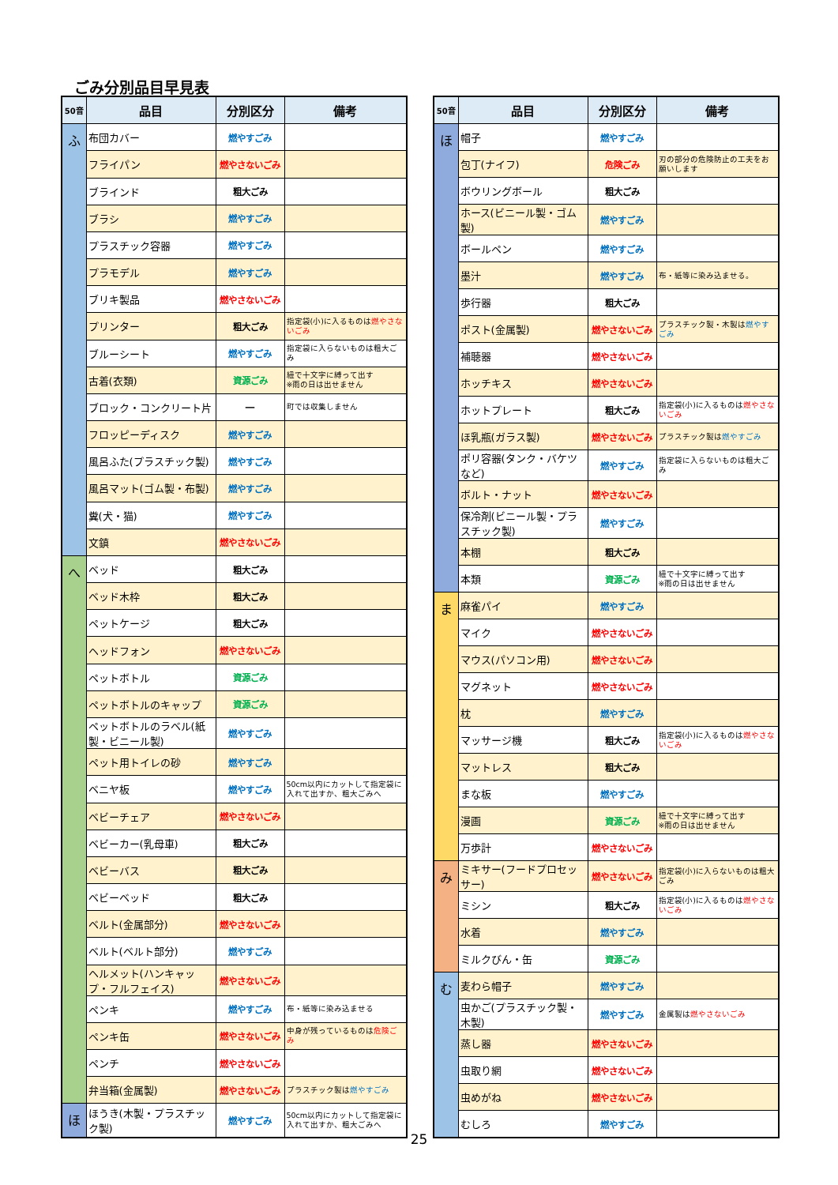ごみ分別品目早見表
| 50音 | 品目 | 分別区分 | 備考 |
| --- | --- | --- | --- |
| ふ | 布団カバー | 燃やすごみ | |
| | フライパン | 燃やさないごみ | |
| | ブラインド | 粗大ごみ | |
| | ブラシ | 燃やすごみ | |
| | プラスチック容器 | 燃やすごみ | |
| | プラモデル | 燃やすごみ | |
| | ブリキ製品 | 燃やさないごみ | |
| | プリンター | 粗大ごみ | 指定袋(小)に入るものは 燃やさないごみ |
| | ブルーシート | 燃やすごみ | 指定袋に入らないものは粗大ごみ |
| | 古着(衣類) | 資源ごみ | 紐で十文字に縛って出す ※雨の日は出せません |
| | ブロック・コンクリート片 | ― | 町では収集しません |
| | フロッピーディスク | 燃やすごみ | |
| | 風呂ふた(プラスチック製) | 燃やすごみ | |
| | 風呂マット(ゴム製・布製) | 燃やすごみ | |
| | 糞(犬・猫) | 燃やすごみ | |
| | 文鎮 | 燃やさないごみ | |
| へ | ベッド | 粗大ごみ | |
| | ベッド木枠 | 粗大ごみ | |
| | ペットケージ | 粗大ごみ | |
| | ヘッドフォン | 燃やさないごみ | |
| | ペットボトル | 資源ごみ | |
| | ペットボトルのキャップ | 資源ごみ | |
| | ペットボトルのラベル(紙製・ビニール製) | 燃やすごみ | |
| | ペット用トイレの砂 | 燃やすごみ | |
| | ベニヤ板 | 燃やすごみ | 50cm以内にカットして指定袋に入れて出すか、粗大ごみへ |
| | ベビーチェア | 燃やさないごみ | |
| | ベビーカー(乳母車) | 粗大ごみ | |
| | ベビーバス | 粗大ごみ | |
| | ベビーベッド | 粗大ごみ | |
| | ベルト(金属部分) | 燃やさないごみ | |
| | ベルト(ベルト部分) | 燃やすごみ | |
| | ヘルメット(ハンキャップ・フルフェイス) | 燃やさないごみ | |
| | ペンキ | 燃やすごみ | 布・紙等に染み込ませる |
| | ペンキ缶 | 燃やさないごみ | 中身が残っているものは 危険ごみ |
| | ペンチ | 燃やさないごみ | |
| | 弁当箱(金属製) | 燃やさないごみ | プラスチック製は 燃やすごみ |
| ほ | ほうき(木製・プラスチック製) | 燃やすごみ | 50cm以内にカットして指定袋に入れて出すか、粗大ごみへ |
| 50音 | 品目 | 分別区分 | 備考 |
| --- | --- | --- | --- |
| ほ | 帽子 | 燃やすごみ | |
| | 包丁(ナイフ) | 危険ごみ | 刃の部分の危険防止の工夫をお願いします |
| | ボウリングボール | 粗大ごみ | |
| | ホース(ビニール製・ゴム製) | 燃やすごみ | |
| | ボールペン | 燃やすごみ | |
| | 墨汁 | 燃やすごみ | 布・紙等に染み込ませる。 |
| | 歩行器 | 粗大ごみ | |
| | ポスト(金属製) | 燃やさないごみ | プラスチック製・木製は 燃やすごみ |
| | 補聴器 | 燃やさないごみ | |
| | ホッチキス | 燃やさないごみ | |
| | ホットプレート | 粗大ごみ | 指定袋(小)に入るものは 燃やさないごみ |
| | ほ乳瓶(ガラス製) | 燃やさないごみ | プラスチック製は 燃やすごみ |
| | ポリ容器(タンク・バケツなど) | 燃やすごみ | 指定袋に入らないものは粗大ごみ |
| | ボルト・ナット | 燃やさないごみ | |
| | 保冷剤(ビニール製・プラスチック製) | 燃やすごみ | |
| | 本棚 | 粗大ごみ | |
| | 本類 | 資源ごみ | 紐で十文字に縛って出す ※雨の日は出せません |
| ま | 麻雀パイ | 燃やすごみ | |
| | マイク | 燃やさないごみ | |
| | マウス(パソコン用) | 燃やさないごみ | |
| | マグネット | 燃やさないごみ | |
| | 枕 | 燃やすごみ | |
| | マッサージ機 | 粗大ごみ | 指定袋(小)に入るものは 燃やさないごみ |
| | マットレス | 粗大ごみ | |
| | まな板 | 燃やすごみ | |
| | 漫画 | 資源ごみ | 紐で十文字に縛って出す ※雨の日は出せません |
| | 万歩計 | 燃やさないごみ | |
| み | ミキサー(フードプロセッサー) | 燃やさないごみ | 指定袋(小)に入らないものは粗大ごみ |
| | ミシン | 粗大ごみ | 指定袋(小)に入るものは 燃やさないごみ |
| | 水着 | 燃やすごみ | |
| | ミルクびん・缶 | 資源ごみ | |
| む | 麦わら帽子 | 燃やすごみ | |
| | 虫かご(プラスチック製・木製) | 燃やすごみ | 金属製は 燃やさないごみ |
| | 蒸し器 | 燃やさないごみ | |
| | 虫取り網 | 燃やさないごみ | |
| | 虫めがね | 燃やさないごみ | |
| | むしろ | 燃やすごみ | |
25